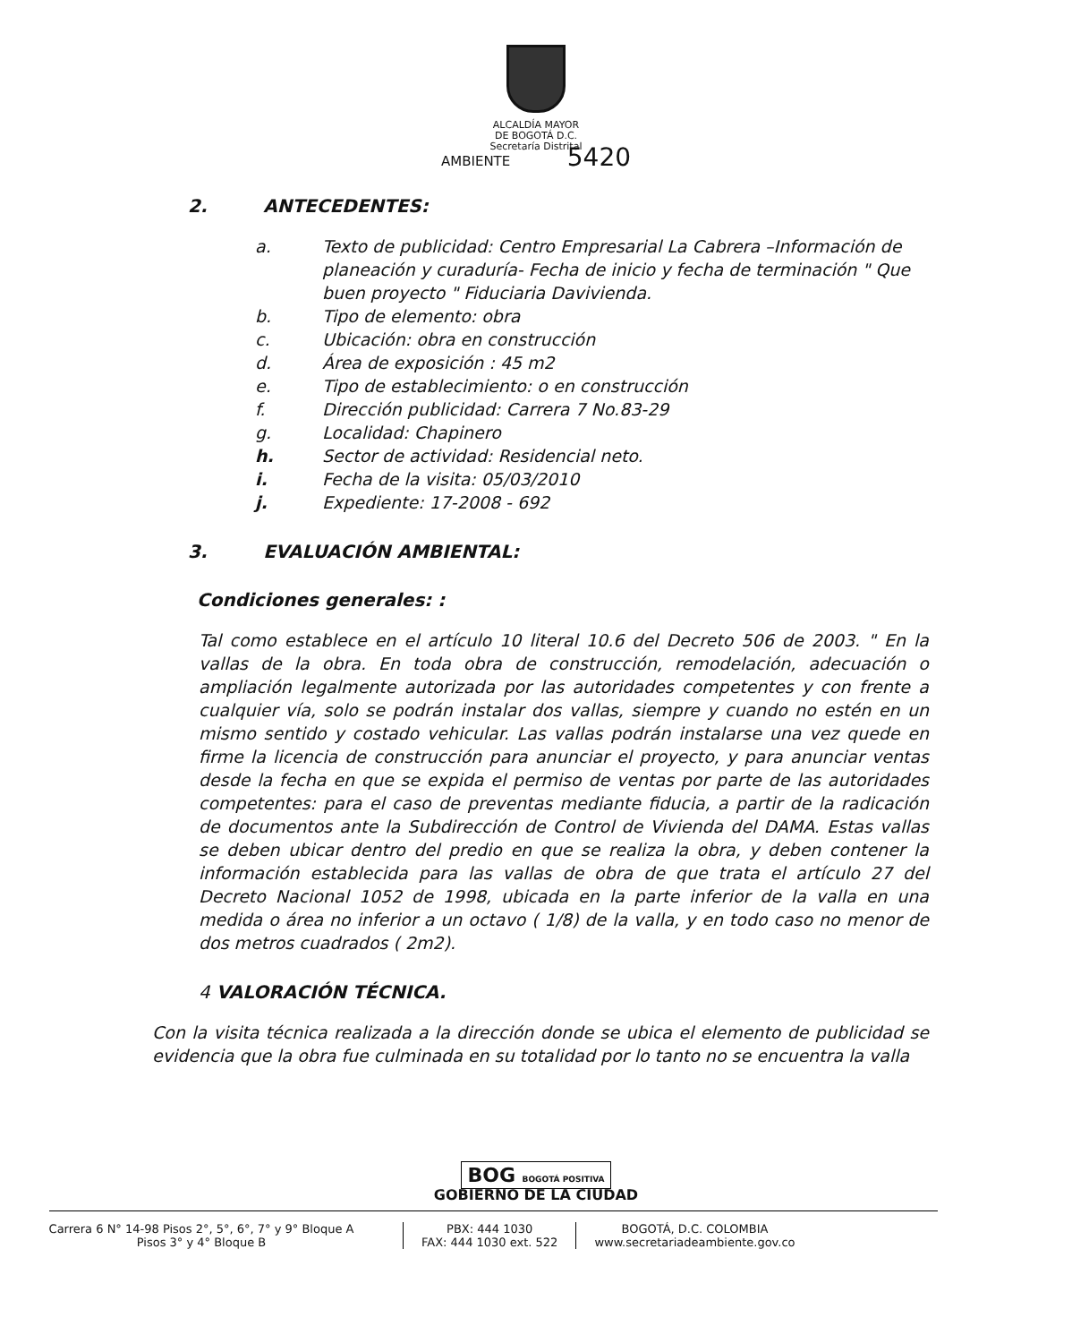ALCALDÍA MAYOR
DE BOGOTÁ D.C.
Secretaría Distrital
AMBIENTE 5420
2. ANTECEDENTES:
a. Texto de publicidad: Centro Empresarial La Cabrera –Información de planeación y curaduría- Fecha de inicio y fecha de terminación " Que buen proyecto " Fiduciaria Davivienda.
b. Tipo de elemento: obra
c. Ubicación: obra en construcción
d. Área de exposición : 45 m2
e. Tipo de establecimiento: o en construcción
f. Dirección publicidad: Carrera 7 No.83-29
g. Localidad: Chapinero
h. Sector de actividad: Residencial neto.
i. Fecha de la visita: 05/03/2010
j. Expediente: 17-2008 - 692
3. EVALUACIÓN AMBIENTAL:
Condiciones generales: :
Tal como establece en el artículo 10 literal 10.6 del Decreto 506 de 2003. " En la vallas de la obra. En toda obra de construcción, remodelación, adecuación o ampliación legalmente autorizada por las autoridades competentes y con frente a cualquier vía, solo se podrán instalar dos vallas, siempre y cuando no estén en un mismo sentido y costado vehicular. Las vallas podrán instalarse una vez quede en firme la licencia de construcción para anunciar el proyecto, y para anunciar ventas desde la fecha en que se expida el permiso de ventas por parte de las autoridades competentes: para el caso de preventas mediante fiducia, a partir de la radicación de documentos ante la Subdirección de Control de Vivienda del DAMA. Estas vallas se deben ubicar dentro del predio en que se realiza la obra, y deben contener la información establecida para las vallas de obra de que trata el artículo 27 del Decreto Nacional 1052 de 1998, ubicada en la parte inferior de la valla en una medida o área no inferior a un octavo ( 1/8) de la valla, y en todo caso no menor de dos metros cuadrados ( 2m2).
4 VALORACIÓN TÉCNICA.
Con la visita técnica realizada a la dirección donde se ubica el elemento de publicidad se evidencia que la obra fue culminada en su totalidad por lo tanto no se encuentra la valla
BOG BOGOTÁ POSITIVA
GOBIERNO DE LA CIUDAD
Carrera 6 N° 14-98 Pisos 2°, 5°, 6°, 7° y 9° Bloque A
Pisos 3° y 4° Bloque B
PBX: 444 1030
FAX: 444 1030 ext. 522
BOGOTÁ, D.C. COLOMBIA
www.secretariadeambiente.gov.co